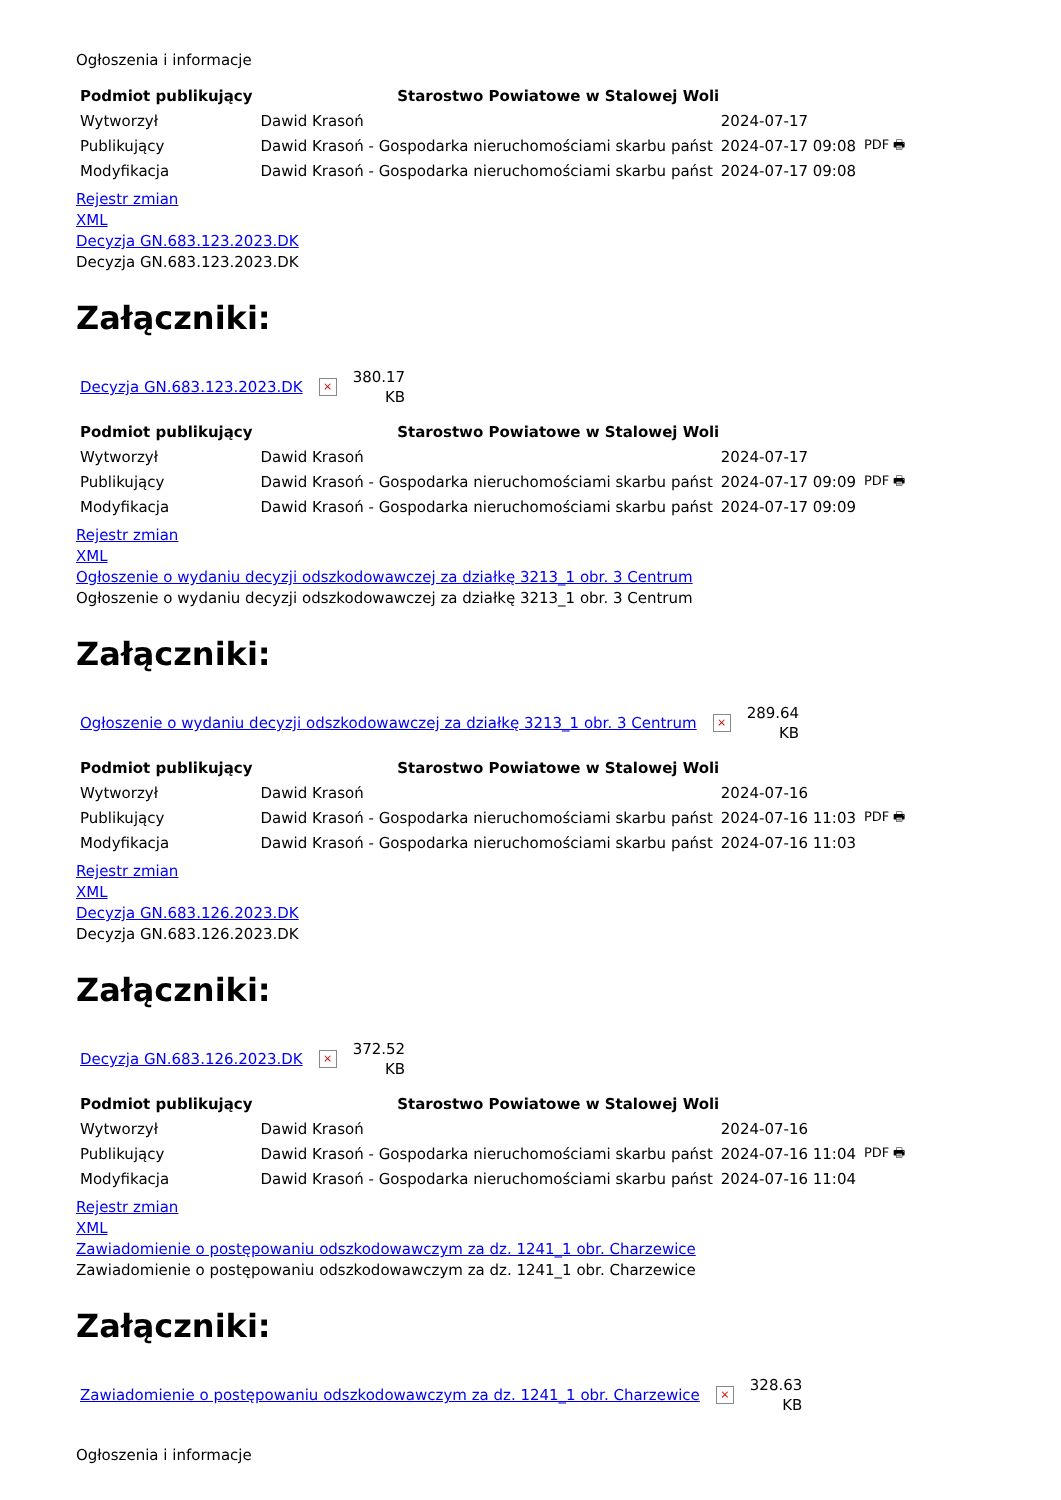Ogłoszenia i informacje
| Podmiot publikujący | Starostwo Powiatowe w Stalowej Woli | | |
| Wytworzył | Dawid Krasoń | 2024-07-17 | PDF 🖶 |
| Publikujący | Dawid Krasoń - Gospodarka nieruchomościami skarbu państ | 2024-07-17 09:08 | |
| Modyfikacja | Dawid Krasoń - Gospodarka nieruchomościami skarbu państ | 2024-07-17 09:08 | |
Rejestr zmian
XML
Decyzja GN.683.123.2023.DK
Decyzja GN.683.123.2023.DK
Załączniki:
Decyzja GN.683.123.2023.DK ×
380.17
KB
| Podmiot publikujący | Starostwo Powiatowe w Stalowej Woli | | |
| Wytworzył | Dawid Krasoń | 2024-07-17 | PDF 🖶 |
| Publikujący | Dawid Krasoń - Gospodarka nieruchomościami skarbu państ | 2024-07-17 09:09 | |
| Modyfikacja | Dawid Krasoń - Gospodarka nieruchomościami skarbu państ | 2024-07-17 09:09 | |
Rejestr zmian
XML
Ogłoszenie o wydaniu decyzji odszkodowawczej za działkę 3213_1 obr. 3 Centrum
Ogłoszenie o wydaniu decyzji odszkodowawczej za działkę 3213_1 obr. 3 Centrum
Załączniki:
Ogłoszenie o wydaniu decyzji odszkodowawczej za działkę 3213_1 obr. 3 Centrum ×
289.64
KB
| Podmiot publikujący | Starostwo Powiatowe w Stalowej Woli | | |
| Wytworzył | Dawid Krasoń | 2024-07-16 | PDF 🖶 |
| Publikujący | Dawid Krasoń - Gospodarka nieruchomościami skarbu państ | 2024-07-16 11:03 | |
| Modyfikacja | Dawid Krasoń - Gospodarka nieruchomościami skarbu państ | 2024-07-16 11:03 | |
Rejestr zmian
XML
Decyzja GN.683.126.2023.DK
Decyzja GN.683.126.2023.DK
Załączniki:
Decyzja GN.683.126.2023.DK ×
372.52
KB
| Podmiot publikujący | Starostwo Powiatowe w Stalowej Woli | | |
| Wytworzył | Dawid Krasoń | 2024-07-16 | PDF 🖶 |
| Publikujący | Dawid Krasoń - Gospodarka nieruchomościami skarbu państ | 2024-07-16 11:04 | |
| Modyfikacja | Dawid Krasoń - Gospodarka nieruchomościami skarbu państ | 2024-07-16 11:04 | |
Rejestr zmian
XML
Zawiadomienie o postępowaniu odszkodowawczym za dz. 1241_1 obr. Charzewice
Zawiadomienie o postępowaniu odszkodowawczym za dz. 1241_1 obr. Charzewice
Załączniki:
Zawiadomienie o postępowaniu odszkodowawczym za dz. 1241_1 obr. Charzewice ×
328.63
KB
Ogłoszenia i informacje